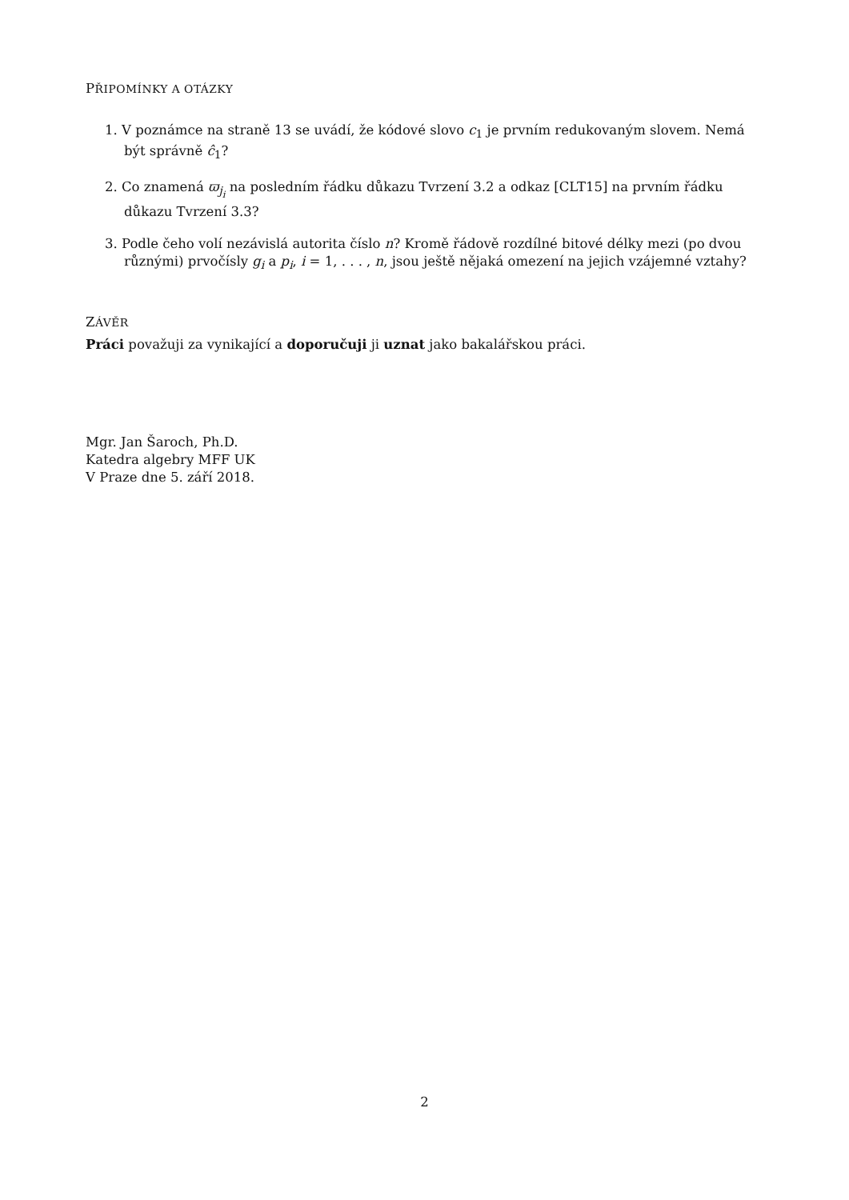PŘIPOMÍNKY A OTÁZKY
1. V poznámce na straně 13 se uvádí, že kódové slovo c<sub>1</sub> je prvním redukovaným slovem. Nemá být správně ĉ<sub>1</sub>?
2. Co znamená ϖ<sub>j<sub>i</sub></sub> na posledním řádku důkazu Tvrzení 3.2 a odkaz [CLT15] na prvním řádku důkazu Tvrzení 3.3?
3. Podle čeho volí nezávislá autorita číslo n? Kromě řádově rozdílné bitové délky mezi (po dvou různými) prvočísly g<sub>i</sub> a p<sub>i</sub>, i = 1, . . . , n, jsou ještě nějaká omezení na jejich vzájemné vztahy?
ZÁVĚR
Práci považuji za vynikající a doporučuji ji uznat jako bakalářskou práci.
Mgr. Jan Šaroch, Ph.D.
Katedra algebry MFF UK
V Praze dne 5. září 2018.
2